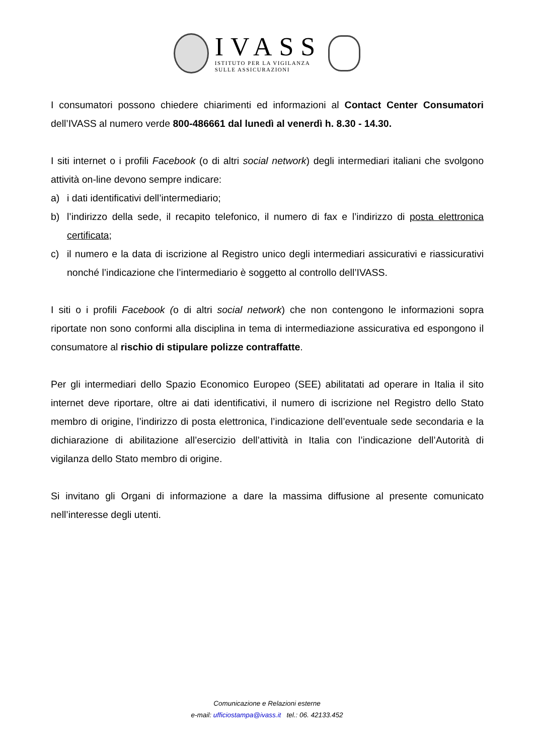IVASS
ISTITUTO PER LA VIGILANZA
SULLE ASSICURAZIONI
I consumatori possono chiedere chiarimenti ed informazioni al Contact Center Consumatori dell’IVASS al numero verde 800-486661 dal lunedì al venerdì h. 8.30 - 14.30.
I siti internet o i profili Facebook (o di altri social network) degli intermediari italiani che svolgono attività on-line devono sempre indicare:
a) i dati identificativi dell’intermediario;
b) l’indirizzo della sede, il recapito telefonico, il numero di fax e l’indirizzo di posta elettronica certificata;
c) il numero e la data di iscrizione al Registro unico degli intermediari assicurativi e riassicurativi nonché l’indicazione che l’intermediario è soggetto al controllo dell’IVASS.
I siti o i profili Facebook (o di altri social network) che non contengono le informazioni sopra riportate non sono conformi alla disciplina in tema di intermediazione assicurativa ed espongono il consumatore al rischio di stipulare polizze contraffatte.
Per gli intermediari dello Spazio Economico Europeo (SEE) abilitatati ad operare in Italia il sito internet deve riportare, oltre ai dati identificativi, il numero di iscrizione nel Registro dello Stato membro di origine, l’indirizzo di posta elettronica, l’indicazione dell’eventuale sede secondaria e la dichiarazione di abilitazione all’esercizio dell’attività in Italia con l’indicazione dell’Autorità di vigilanza dello Stato membro di origine.
Si invitano gli Organi di informazione a dare la massima diffusione al presente comunicato nell’interesse degli utenti.
Comunicazione e Relazioni esterne
e-mail: ufficiostampa@ivass.it tel.: 06. 42133.452